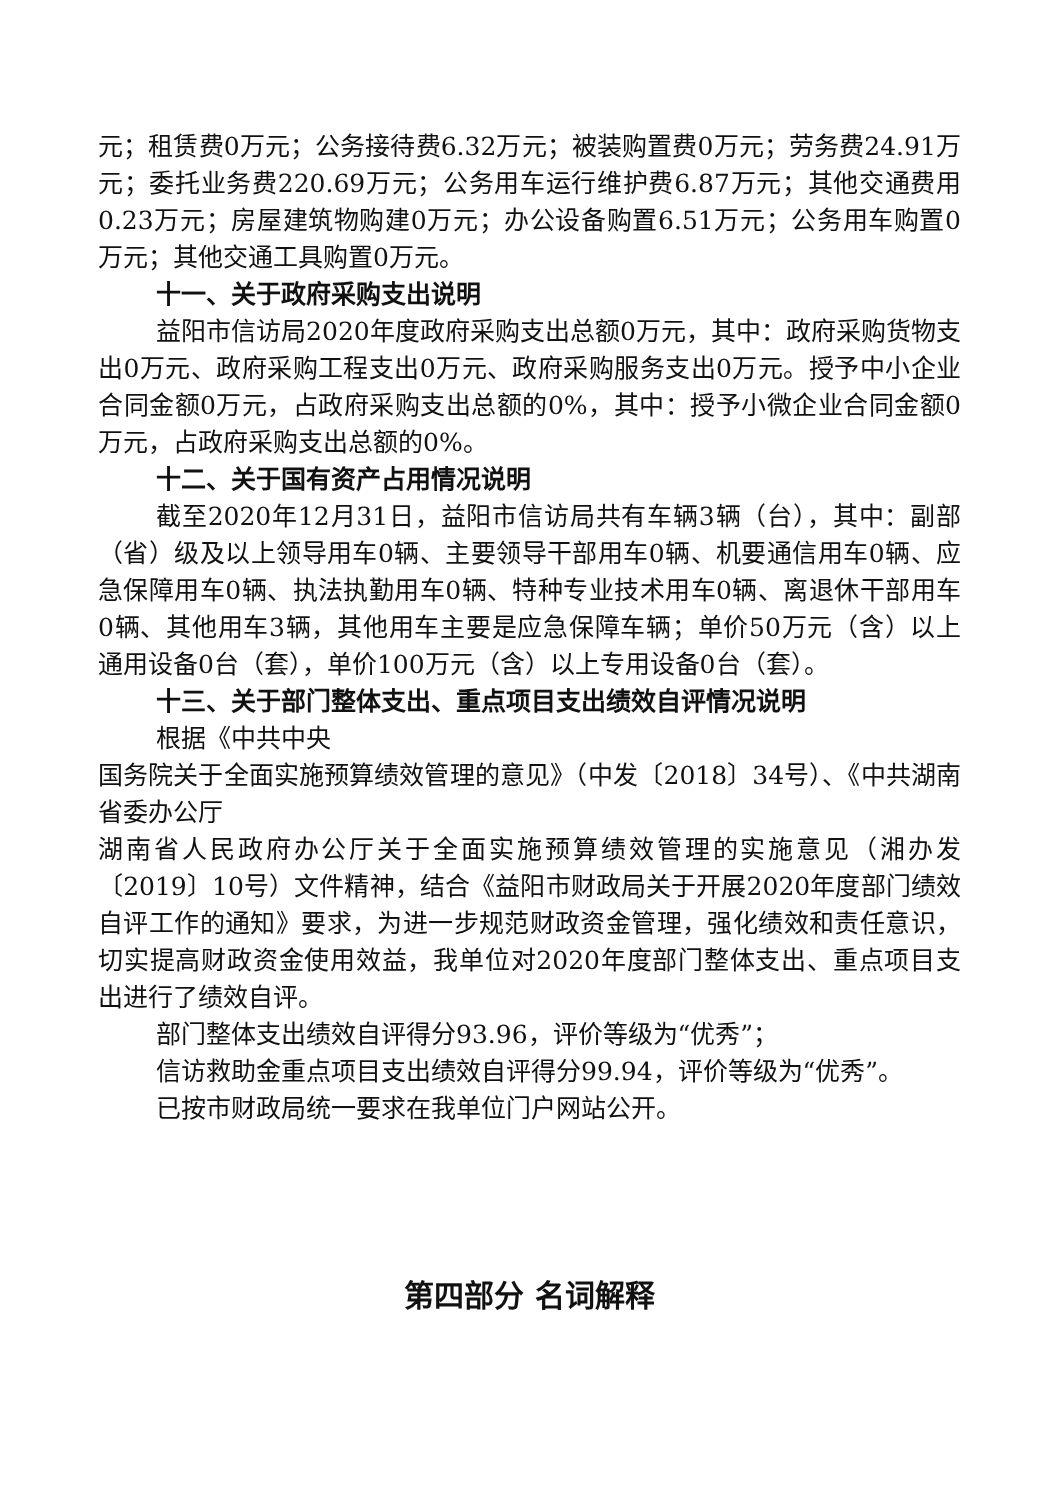元；租赁费0万元；公务接待费6.32万元；被装购置费0万元；劳务费24.91万元；委托业务费220.69万元；公务用车运行维护费6.87万元；其他交通费用0.23万元；房屋建筑物购建0万元；办公设备购置6.51万元；公务用车购置0万元；其他交通工具购置0万元。
十一、关于政府采购支出说明
益阳市信访局2020年度政府采购支出总额0万元，其中：政府采购货物支出0万元、政府采购工程支出0万元、政府采购服务支出0万元。授予中小企业合同金额0万元，占政府采购支出总额的0%，其中：授予小微企业合同金额0万元，占政府采购支出总额的0%。
十二、关于国有资产占用情况说明
截至2020年12月31日，益阳市信访局共有车辆3辆（台），其中：副部（省）级及以上领导用车0辆、主要领导干部用车0辆、机要通信用车0辆、应急保障用车0辆、执法执勤用车0辆、特种专业技术用车0辆、离退休干部用车0辆、其他用车3辆，其他用车主要是应急保障车辆；单价50万元（含）以上通用设备0台（套），单价100万元（含）以上专用设备0台（套）。
十三、关于部门整体支出、重点项目支出绩效自评情况说明
根据《中共中央
国务院关于全面实施预算绩效管理的意见》（中发〔2018〕34号）、《中共湖南省委办公厅
湖南省人民政府办公厅关于全面实施预算绩效管理的实施意见（湘办发〔2019〕10号）文件精神，结合《益阳市财政局关于开展2020年度部门绩效自评工作的通知》要求，为进一步规范财政资金管理，强化绩效和责任意识，切实提高财政资金使用效益，我单位对2020年度部门整体支出、重点项目支出进行了绩效自评。
部门整体支出绩效自评得分93.96，评价等级为“优秀”；
信访救助金重点项目支出绩效自评得分99.94，评价等级为“优秀”。
已按市财政局统一要求在我单位门户网站公开。
第四部分 名词解释